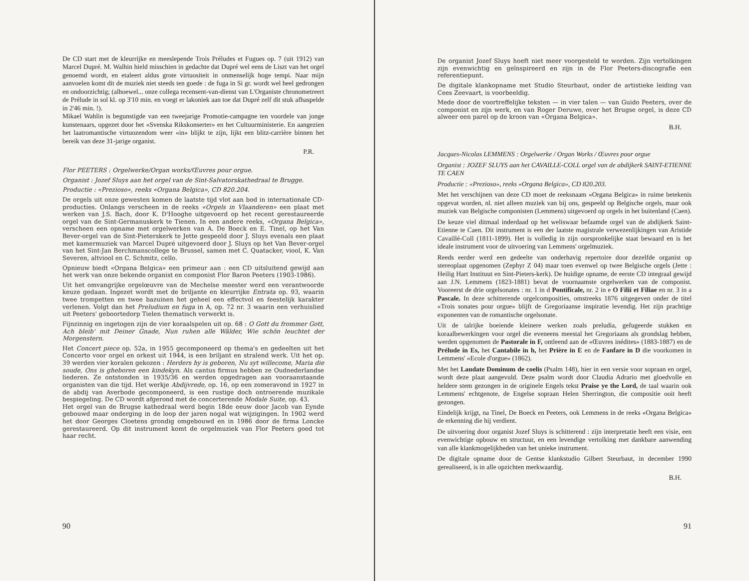De CD start met de kleurrijke en meeslepende Trois Préludes et Fugues op. 7 (uit 1912) van Marcel Dupré. M. Walhin hield misschien in gedachte dat Dupré wel eens de Liszt van het orgel genoemd wordt, en etaleert aldus grote virtuositeit in onmenselijk hoge tempi. Naar mijn aanvoelen komt dit de muziek niet steeds ten goede : de fuga in Si gr. wordt wel heel gedrongen en ondoorzichtig; (alhoewel... onze collega recensent-van-dienst van L'Organiste chronometreert de Prélude in sol kl. op 3'10 min. en voegt er lakoniek aan toe dat Dupré zelf dit stuk afhaspelde in 2'46 min. !).
Mikael Wahlin is begunstigde van een tweejarige Promotie-campagne ten voordele van jonge kunstenaars, opgezet door het «Svenska Rikskonserter» en het Cultuurministerie. En aangezien het laatromantische virtuozendom weer «in» blijkt te zijn, lijkt een blitz-carrière binnen het bereik van deze 31-jarige organist.
P.R.
Flor PEETERS : Orgelwerke/Organ works/Œuvres pour orgue.
Organist : Jozef Sluys aan het orgel van de Sint-Salvatorskathedraal te Brugge.
Productie : «Prezioso», reeks «Organa Belgica», CD 820.204.
De orgels uit onze gewesten komen de laatste tijd vlot aan bod in internationale CD-producties. Onlangs verscheen in de reeks «Orgels in Vlaanderen» een plaat met werken van J.S. Bach, door K. D'Hooghe uitgevoerd op het recent gerestaureerde orgel van de Sint-Germanuskerk te Tienen. In een andere reeks, «Organa Belgica», verscheen een opname met orgelwerken van A. De Boeck en E. Tinel, op het Van Bever-orgel van de Sint-Pieterskerk te Jette gespeeld door J. Sluys evenals een plaat met kamermuziek van Marcel Dupré uitgevoerd door J. Sluys op het Van Bever-orgel van het Sint-Jan Berchmanscollege te Brussel, samen met C. Quatacker, viool, K. Van Severen, altviool en C. Schmitz, cello.
Opnieuw biedt «Organa Belgica» een primeur aan : een CD uitsluitend gewijd aan het werk van onze bekende organist en componist Flor Baron Peeters (1903-1986).
Uit het omvangrijke orgelœuvre van de Mechelse meester werd een verantwoorde keuze gedaan. Ingezet wordt met de briljante en kleurrijke Entrata op. 93, waarin twee trompetten en twee bazuinen het geheel een effectvol en feestelijk karakter verlenen. Volgt dan het Preludium en fuga in A, op. 72 nr. 3 waarin een verhuislied uit Peeters' geboortedorp Tielen thematisch verwerkt is.
Fijnzinnig en ingetogen zijn de vier koraalspelen uit op. 68 : O Gott du frommer Gott, Ach bleib' mit Deiner Gnade, Nun ruhen alle Wälder, Wie schön leuchtet der Morgenstern.
Het Concert piece op. 52a, in 1955 gecomponeerd op thema's en gedeelten uit het Concerto voor orgel en orkest uit 1944, is een briljant en stralend werk. Uit het op. 39 werden vier koralen gekozen : Herders hy is geboren, Nu syt willecome, Maria die soude, Ons is gheboren een kindekyn. Als cantus firmus hebben ze Oudnederlandse liederen. Ze ontstonden in 1935/36 en werden opgedragen aan vooraanstaande organisten van die tijd. Het werkje Abdijvrede, op. 16, op een zomeravond in 1927 in de abdij van Averbode gecomponeerd, is een rustige doch ontroerende muzikale bespiegeling. De CD wordt afgerond met de concerterende Modale Suite, op. 43.
Het orgel van de Brugse kathedraal werd begin 18de eeuw door Jacob van Eynde gebouwd maar onderging in de loop der jaren nogal wat wijzigingen. In 1902 werd het door Georges Cloetens grondig omgebouwd en in 1986 door de firma Loncke gerestaureerd. Op dit instrument komt de orgelmuziek van Flor Peeters goed tot haar recht.
90
De organist Jozef Sluys hoeft niet meer voorgesteld te worden. Zijn vertolkingen zijn evenwichtig en geïnspireerd en zijn in de Flor Peeters-discografie een referentiepunt.
De digitale klankopname met Studio Steurbaut, onder de artistieke leiding van Cees Zeevaart, is voorbeeldig.
Mede door de voortreffelijke teksten — in vier talen — van Guido Peeters, over de componist en zijn werk, en van Roger Deruwe, over het Brugse orgel, is deze CD alweer een parel op de kroon van «Organa Belgica».
B.H.
Jacques-Nicolas LEMMENS : Orgelwerke / Organ Works / Œuvres pour orgue
Organist : JOZEF SLUYS aan het CAVAILLE-COLL orgel van de abdijkerk SAINT-ETIENNE TE CAEN
Productie : «Prezioso», reeks «Organa Belgica», CD 820.203.
Met het verschijnen van deze CD moet de reeksnaam «Organa Belgica» in ruime betekenis opgevat worden, nl. niet alleen muziek van bij ons, gespeeld op Belgische orgels, maar ook muziek van Belgische componisten (Lemmens) uitgevoerd op orgels in het buitenland (Caen).
De keuze viel ditmaal inderdaad op het weliswaar befaamde orgel van de abdijkerk Saint-Etienne te Caen. Dit instrument is een der laatste magistrale verwezenlijkingen van Aristide Cavaillé-Coll (1811-1899). Het is volledig in zijn oorspronkelijke staat bewaard en is het ideale instrument voor de uitvoering van Lemmens' orgelmuziek.
Reeds eerder werd een gedeelte van onderhavig repertoire door dezelfde organist op stereoplaat opgenomen (Zephyr Z 04) maar toen evenwel op twee Belgische orgels (Jette : Heilig Hart Instituut en Sint-Pieters-kerk). De huidige opname, de eerste CD integraal gewijd aan J.N. Lemmens (1823-1881) bevat de voornaamste orgelwerken van de componist. Vooreerst de drie orgelsonates : nr. 1 in d Pontificale, nr. 2 in e O Filii et Filiae en nr. 3 in a Pascale. In deze schitterende orgelcomposities, omstreeks 1876 uitgegeven onder de titel «Trois sonates pour orgue» blijft de Gregoriaanse inspiratie levendig. Het zijn prachtige exponenten van de romantische orgelsonate.
Uit de talrijke boeiende kleinere werken zoals preludia, gefugeerde stukken en koraalbewerkingen voor orgel die eveneens meestal het Gregoriaans als grondslag hebben, werden opgenomen de Pastorale in F, ontleend aan de «Œuvres inédites» (1883-1887) en de Prélude in Es, het Cantabile in h, het Prière in E en de Fanfare in D die voorkomen in Lemmens' «Ecole d'orgue» (1862).
Met het Laudate Dominum de coelis (Psalm 148), hier in een versie voor sopraan en orgel, wordt deze plaat aangevuld. Deze psalm wordt door Claudia Adrario met gloedvolle en heldere stem gezongen in de originele Engels tekst Praise ye the Lord, de taal waarin ook Lemmens' echtgenote, de Engelse sopraan Helen Sherrington, die compositie ooit heeft gezongen.
Eindelijk krijgt, na Tinel, De Boeck en Peeters, ook Lemmens in de reeks «Organa Belgica» de erkenning die hij verdient.
De uitvoering door organist Jozef Sluys is schitterend : zijn interpretatie heeft een visie, een evenwichtige opbouw en structuur, en een levendige vertolking met dankbare aanwending van alle klankmogelijkheden van het unieke instrument.
De digitale opname door de Gentse klankstudio Gilbert Steurbaut, in december 1990 gerealiseerd, is in alle opzichten merkwaardig.
B.H.
91